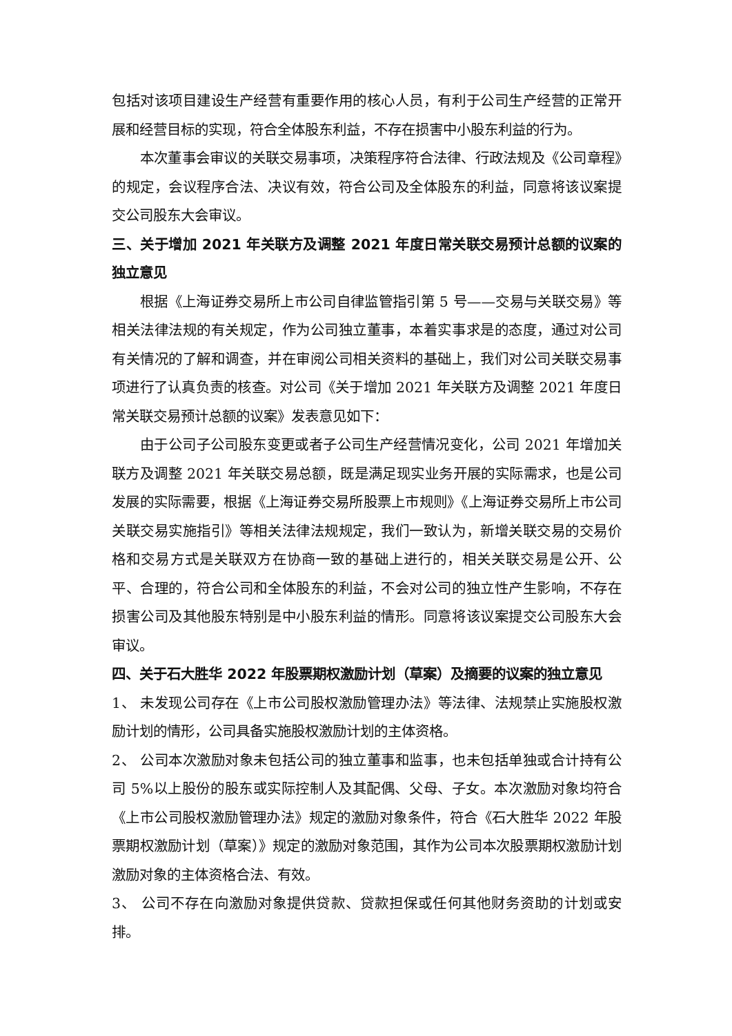包括对该项目建设生产经营有重要作用的核心人员，有利于公司生产经营的正常开展和经营目标的实现，符合全体股东利益，不存在损害中小股东利益的行为。
本次董事会审议的关联交易事项，决策程序符合法律、行政法规及《公司章程》的规定，会议程序合法、决议有效，符合公司及全体股东的利益，同意将该议案提交公司股东大会审议。
三、关于增加 2021 年关联方及调整 2021 年度日常关联交易预计总额的议案的独立意见
根据《上海证券交易所上市公司自律监管指引第 5 号——交易与关联交易》等相关法律法规的有关规定，作为公司独立董事，本着实事求是的态度，通过对公司有关情况的了解和调查，并在审阅公司相关资料的基础上，我们对公司关联交易事项进行了认真负责的核查。对公司《关于增加 2021 年关联方及调整 2021 年度日常关联交易预计总额的议案》发表意见如下：
由于公司子公司股东变更或者子公司生产经营情况变化，公司 2021 年增加关联方及调整 2021 年关联交易总额，既是满足现实业务开展的实际需求，也是公司发展的实际需要，根据《上海证券交易所股票上市规则》《上海证券交易所上市公司关联交易实施指引》等相关法律法规规定，我们一致认为，新增关联交易的交易价格和交易方式是关联双方在协商一致的基础上进行的，相关关联交易是公开、公平、合理的，符合公司和全体股东的利益，不会对公司的独立性产生影响，不存在损害公司及其他股东特别是中小股东利益的情形。同意将该议案提交公司股东大会审议。
四、关于石大胜华 2022 年股票期权激励计划（草案）及摘要的议案的独立意见
1、 未发现公司存在《上市公司股权激励管理办法》等法律、法规禁止实施股权激励计划的情形，公司具备实施股权激励计划的主体资格。
2、 公司本次激励对象未包括公司的独立董事和监事，也未包括单独或合计持有公司 5%以上股份的股东或实际控制人及其配偶、父母、子女。本次激励对象均符合《上市公司股权激励管理办法》规定的激励对象条件，符合《石大胜华 2022 年股票期权激励计划（草案）》规定的激励对象范围，其作为公司本次股票期权激励计划激励对象的主体资格合法、有效。
3、 公司不存在向激励对象提供贷款、贷款担保或任何其他财务资助的计划或安排。